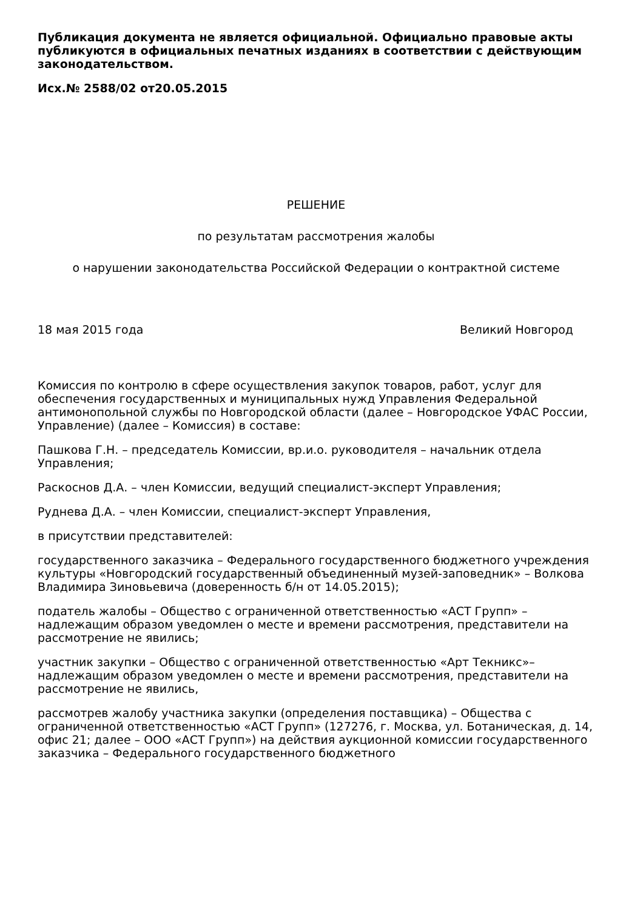Публикация документа не является официальной. Официально правовые акты публикуются в официальных печатных изданиях в соответствии с действующим законодательством.
Исх.№ 2588/02 от20.05.2015
РЕШЕНИЕ
по результатам рассмотрения жалобы
о нарушении законодательства Российской Федерации о контрактной системе
18 мая 2015 года Великий Новгород
Комиссия по контролю в сфере осуществления закупок товаров, работ, услуг для обеспечения государственных и муниципальных нужд Управления Федеральной антимонопольной службы по Новгородской области (далее – Новгородское УФАС России, Управление) (далее – Комиссия) в составе:
Пашкова Г.Н. – председатель Комиссии, вр.и.о. руководителя – начальник отдела Управления;
Раскоснов Д.А. – член Комиссии, ведущий специалист-эксперт Управления;
Руднева Д.А. – член Комиссии, специалист-эксперт Управления,
в присутствии представителей:
государственного заказчика – Федерального государственного бюджетного учреждения культуры «Новгородский государственный объединенный музей-заповедник» – Волкова Владимира Зиновьевича (доверенность б/н от 14.05.2015);
податель жалобы – Общество с ограниченной ответственностью «АСТ Групп» – надлежащим образом уведомлен о месте и времени рассмотрения, представители на рассмотрение не явились;
участник закупки – Общество с ограниченной ответственностью «Арт Текникс»– надлежащим образом уведомлен о месте и времени рассмотрения, представители на рассмотрение не явились,
рассмотрев жалобу участника закупки (определения поставщика) – Общества с ограниченной ответственностью «АСТ Групп» (127276, г. Москва, ул. Ботаническая, д. 14, офис 21; далее – ООО «АСТ Групп») на действия аукционной комиссии государственного заказчика – Федерального государственного бюджетного